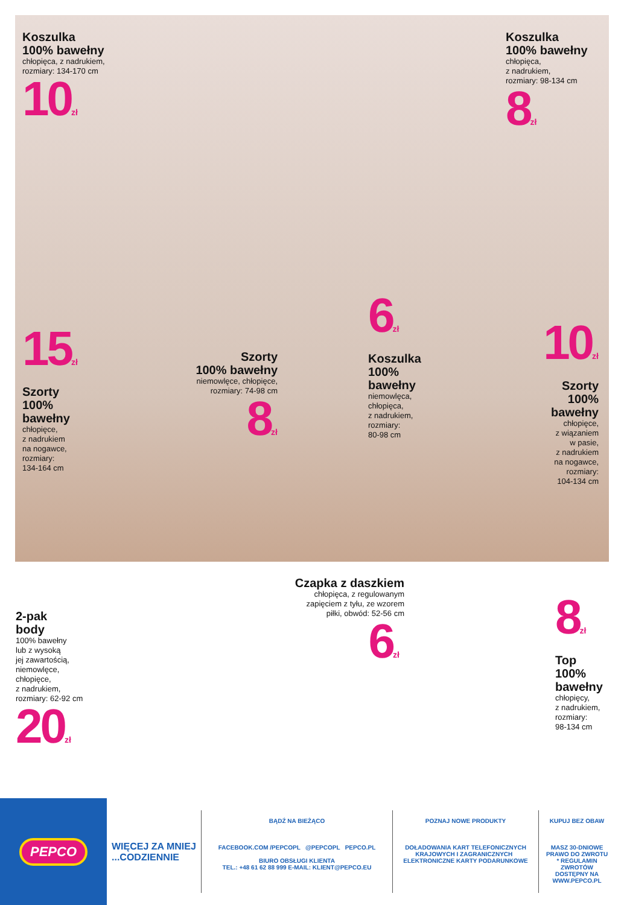Koszulka
100% bawełny
chłopięca, z nadrukiem,
rozmiary: 134-170 cm
10zł
Koszulka
100% bawełny
chłopięca,
z nadrukiem,
rozmiary: 98-134 cm
8zł
15zł
Szorty
100%
bawełny
chłopięce,
z nadrukiem
na nogawce,
rozmiary:
134-164 cm
Szorty
100% bawełny
niemowlęce, chłopięce,
rozmiary: 74-98 cm
8zł
6zł
Koszulka
100%
bawełny
niemowlęca,
chłopięca,
z nadrukiem,
rozmiary:
80-98 cm
10zł
Szorty
100%
bawełny
chłopięce,
z wiązaniem
w pasie,
z nadrukiem
na nogawce,
rozmiary:
104-134 cm
2-pak
body
100% bawełny
lub z wysoką
jej zawartością,
niemowlęce,
chłopięce,
z nadrukiem,
rozmiary: 62-92 cm
20zł
Czapka z daszkiem
chłopięca, z regulowanym
zapięciem z tyłu, ze wzorem
piłki, obwód: 52-56 cm
6zł
8zł
Top
100%
bawełny
chłopięcy,
z nadrukiem,
rozmiary:
98-134 cm
PEPCO
WIĘCEJ ZA MNIEJ
...CODZIENNIE
BĄDŹ NA BIEŻĄCO
FACEBOOK.COM /PEPCOPL @PEPCOPL PEPCO.PL
BIURO OBSŁUGI KLIENTA
TEL.: +48 61 62 88 999 E-MAIL: KLIENT@PEPCO.EU
POZNAJ NOWE PRODUKTY
DOŁADOWANIA KART TELEFONICZNYCH KRAJOWYCH I ZAGRANICZNYCH ELEKTRONICZNE KARTY PODARUNKOWE
KUPUJ BEZ OBAW
MASZ 30-DNIOWE PRAWO DO ZWROTU
* REGULAMIN ZWROTÓW DOSTĘPNY NA WWW.PEPCO.PL